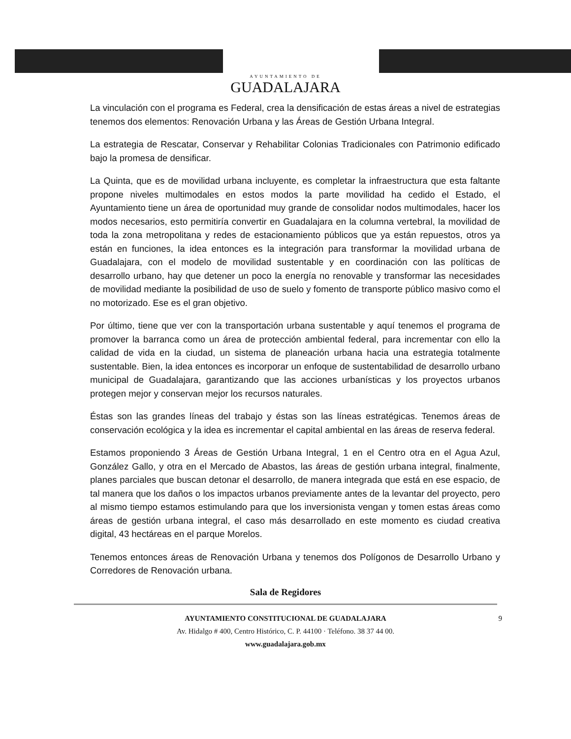AYUNTAMIENTO DE
GUADALAJARA
La vinculación con el programa es Federal, crea la densificación de estas áreas a nivel de estrategias tenemos dos elementos: Renovación Urbana y las Áreas de Gestión Urbana Integral.
La estrategia de Rescatar, Conservar y Rehabilitar Colonias Tradicionales con Patrimonio edificado bajo la promesa de densificar.
La Quinta, que es de movilidad urbana incluyente, es completar la infraestructura que esta faltante propone niveles multimodales en estos modos la parte movilidad ha cedido el Estado, el Ayuntamiento tiene un área de oportunidad muy grande de consolidar nodos multimodales, hacer los modos necesarios, esto permitiría convertir en Guadalajara en la columna vertebral, la movilidad de toda la zona metropolitana y redes de estacionamiento públicos que ya están repuestos, otros ya están en funciones, la idea entonces es la integración para transformar la movilidad urbana de Guadalajara, con el modelo de movilidad sustentable y en coordinación con las políticas de desarrollo urbano, hay que detener un poco la energía no renovable y transformar las necesidades de movilidad mediante la posibilidad de uso de suelo y fomento de transporte público masivo como el no motorizado. Ese es el gran objetivo.
Por último, tiene que ver con la transportación urbana sustentable y aquí tenemos el programa de promover la barranca como un área de protección ambiental federal, para incrementar con ello la calidad de vida en la ciudad, un sistema de planeación urbana hacia una estrategia totalmente sustentable. Bien, la idea entonces es incorporar un enfoque de sustentabilidad de desarrollo urbano municipal de Guadalajara, garantizando que las acciones urbanísticas y los proyectos urbanos protegen mejor y conservan mejor los recursos naturales.
Éstas son las grandes líneas del trabajo y éstas son las líneas estratégicas. Tenemos áreas de conservación ecológica y la idea es incrementar el capital ambiental en las áreas de reserva federal.
Estamos proponiendo 3 Áreas de Gestión Urbana Integral, 1 en el Centro otra en el Agua Azul, González Gallo, y otra en el Mercado de Abastos, las áreas de gestión urbana integral, finalmente, planes parciales que buscan detonar el desarrollo, de manera integrada que está en ese espacio, de tal manera que los daños o los impactos urbanos previamente antes de la levantar del proyecto, pero al mismo tiempo estamos estimulando para que los inversionista vengan y tomen estas áreas como áreas de gestión urbana integral, el caso más desarrollado en este momento es ciudad creativa digital, 43 hectáreas en el parque Morelos.
Tenemos entonces áreas de Renovación Urbana y tenemos dos Polígonos de Desarrollo Urbano y Corredores de Renovación urbana.
Sala de Regidores
9
AYUNTAMIENTO CONSTITUCIONAL DE GUADALAJARA
Av. Hidalgo # 400, Centro Histórico, C. P. 44100 · Teléfono. 38 37 44 00.
www.guadalajara.gob.mx